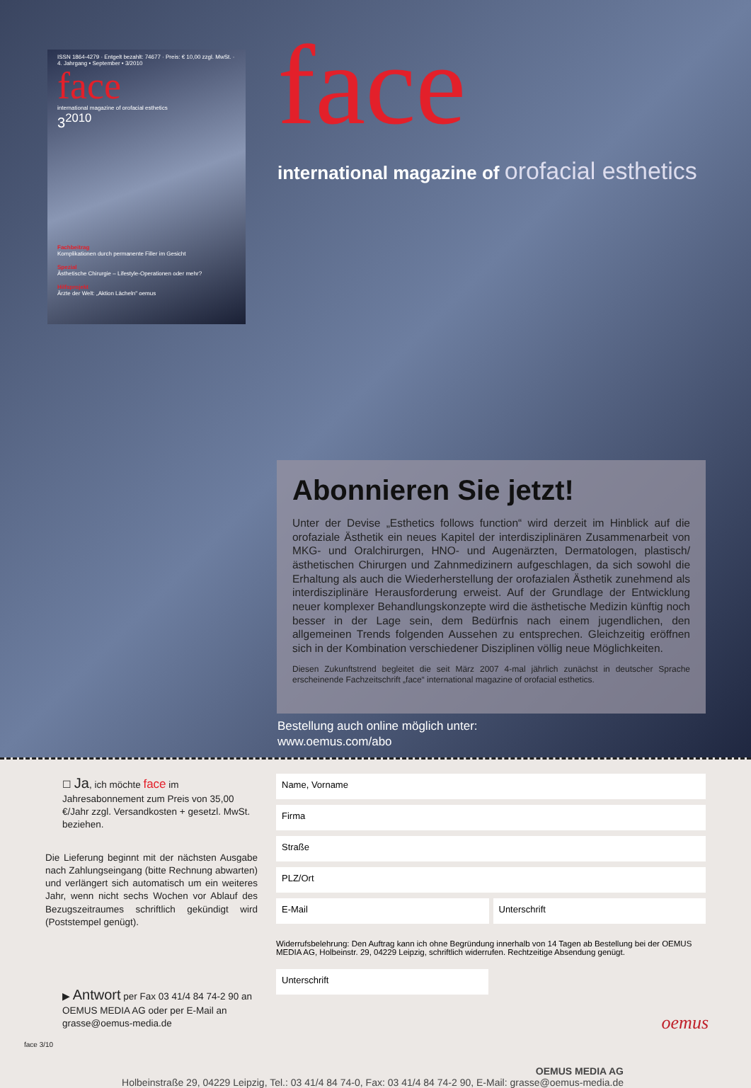ISSN 1864-4279 · Entgelt bezahlt: 74677 · Preis: € 10,00 zzgl. MwSt. · 4. Jahrgang • September • 3/2010
face
international magazine of orofacial esthetics
3<sup>2010</sup>
Fachbeitrag
Komplikationen durch permanente Filler im Gesicht
Spezial
Ästhetische Chirurgie – Lifestyle-Operationen oder mehr?
Hilfsprojekt
Ärzte der Welt: „Aktion Lächeln" oemus
face
international magazine of orofacial esthetics
Abonnieren Sie jetzt!
Unter der Devise „Esthetics follows function“ wird derzeit im Hinblick auf die orofaziale Ästhetik ein neues Kapitel der interdisziplinären Zusammenarbeit von MKG- und Oralchirurgen, HNO- und Augenärzten, Dermatologen, plastisch/ästhetischen Chirurgen und Zahnmedizinern aufgeschlagen, da sich sowohl die Erhaltung als auch die Wiederherstellung der orofazialen Ästhetik zunehmend als interdisziplinäre Herausforderung erweist. Auf der Grundlage der Entwicklung neuer komplexer Behandlungskonzepte wird die ästhetische Medizin künftig noch besser in der Lage sein, dem Bedürfnis nach einem jugendlichen, den allgemeinen Trends folgenden Aussehen zu entsprechen. Gleichzeitig eröffnen sich in der Kombination verschiedener Disziplinen völlig neue Möglichkeiten.
Diesen Zukunftstrend begleitet die seit März 2007 4-mal jährlich zunächst in deutscher Sprache erscheinende Fachzeitschrift „face“ international magazine of orofacial esthetics.
Bestellung auch online möglich unter:
www.oemus.com/abo
☐ Ja, ich möchte face im Jahresabonnement zum Preis von 35,00 €/Jahr zzgl. Versandkosten + gesetzl. MwSt. beziehen.
Die Lieferung beginnt mit der nächsten Ausgabe nach Zahlungseingang (bitte Rechnung abwarten) und verlängert sich automatisch um ein weiteres Jahr, wenn nicht sechs Wochen vor Ablauf des Bezugszeitraumes schriftlich gekündigt wird (Poststempel genügt).
▶ Antwort per Fax 03 41/4 84 74-2 90 an OEMUS MEDIA AG oder per E-Mail an grasse@oemus-media.de
face 3/10
Name, Vorname
Firma
Straße
PLZ/Ort
E-Mail Unterschrift
Widerrufsbelehrung: Den Auftrag kann ich ohne Begründung innerhalb von 14 Tagen ab Bestellung bei der OEMUS MEDIA AG, Holbeinstr. 29, 04229 Leipzig, schriftlich widerrufen. Rechtzeitige Absendung genügt.
Unterschrift
OEMUS MEDIA AG
Holbeinstraße 29, 04229 Leipzig, Tel.: 03 41/4 84 74-0, Fax: 03 41/4 84 74-2 90, E-Mail: grasse@oemus-media.de
oemus